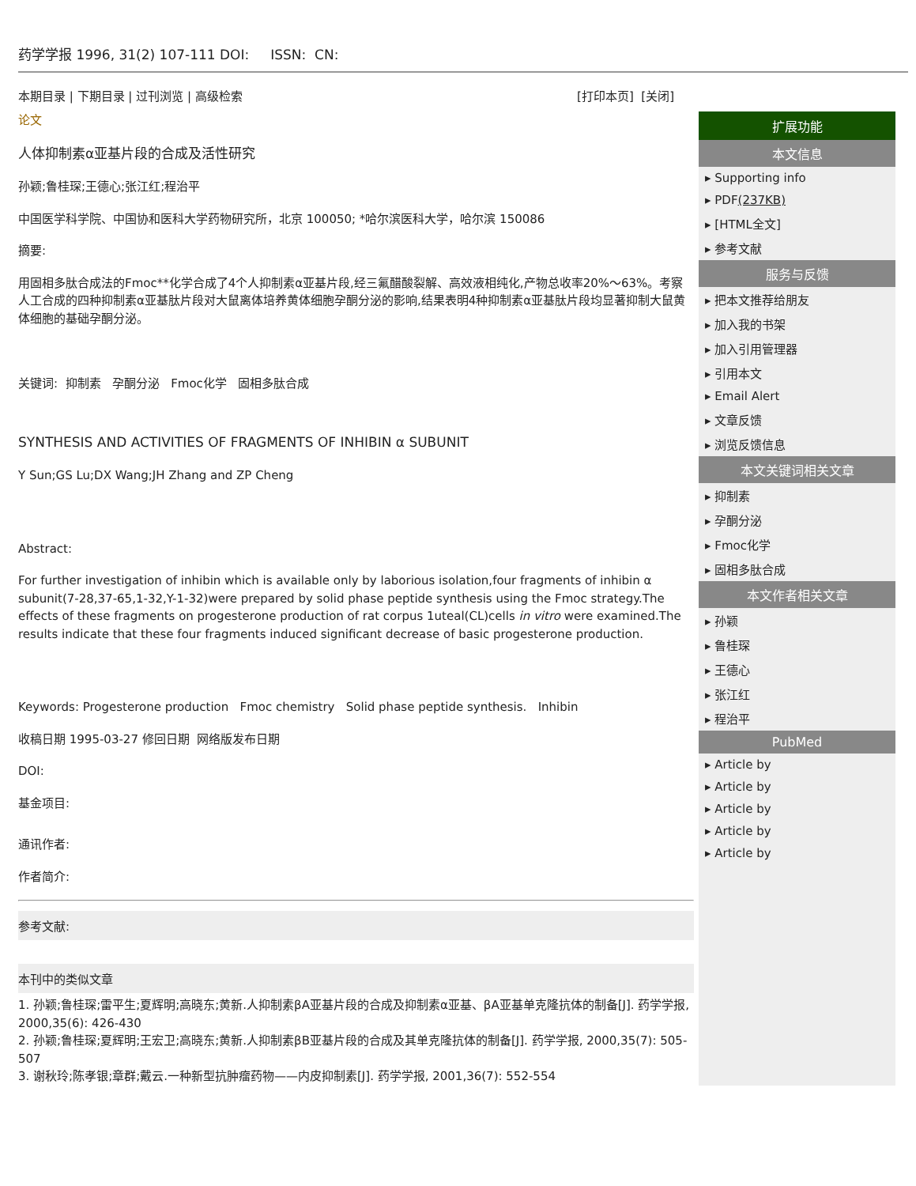药学学报 1996, 31(2) 107-111 DOI: ISSN: CN:
本期目录 | 下期目录 | 过刊浏览 | 高级检索 [打印本页] [关闭]
论文
人体抑制素α亚基片段的合成及活性研究
孙颖;鲁桂琛;王德心;张江红;程治平
中国医学科学院、中国协和医科大学药物研究所，北京 100050; *哈尔滨医科大学，哈尔滨 150086
摘要:
用固相多肽合成法的Fmoc**化学合成了4个人抑制素α亚基片段,经三氟醋酸裂解、高效液相纯化,产物总收率20%～63%。考察人工合成的四种抑制素α亚基肽片段对大鼠离体培养黄体细胞孕酮分泌的影响,结果表明4种抑制素α亚基肽片段均显著抑制大鼠黄体细胞的基础孕酮分泌。
关键词: 抑制素 孕酮分泌 Fmoc化学 固相多肽合成
SYNTHESIS AND ACTIVITIES OF FRAGMENTS OF INHIBIN α SUBUNIT
Y Sun;GS Lu;DX Wang;JH Zhang and ZP Cheng
Abstract:
For further investigation of inhibin which is available only by laborious isolation,four fragments of inhibin α subunit(7-28,37-65,1-32,Y-1-32)were prepared by solid phase peptide synthesis using the Fmoc strategy.The effects of these fragments on progesterone production of rat corpus 1uteal(CL)cells in vitro were examined.The results indicate that these four fragments induced significant decrease of basic progesterone production.
Keywords: Progesterone production Fmoc chemistry Solid phase peptide synthesis. Inhibin
收稿日期 1995-03-27 修回日期 网络版发布日期
DOI:
基金项目:
通讯作者:
作者简介:
参考文献:
本刊中的类似文章
1. 孙颖;鲁桂琛;雷平生;夏辉明;高晓东;黄新.人抑制素βA亚基片段的合成及抑制素α亚基、βA亚基单克隆抗体的制备[J]. 药学学报, 2000,35(6): 426-430
2. 孙颖;鲁桂琛;夏辉明;王宏卫;高晓东;黄新.人抑制素βB亚基片段的合成及其单克隆抗体的制备[J]. 药学学报, 2000,35(7): 505-507
3. 谢秋玲;陈孝银;章群;戴云.一种新型抗肿瘤药物——内皮抑制素[J]. 药学学报, 2001,36(7): 552-554
扩展功能
本文信息
▸ Supporting info
▸ PDF(237KB)
▸ [HTML全文]
▸ 参考文献
服务与反馈
▸ 把本文推荐给朋友
▸ 加入我的书架
▸ 加入引用管理器
▸ 引用本文
▸ Email Alert
▸ 文章反馈
▸ 浏览反馈信息
本文关键词相关文章
▸ 抑制素
▸ 孕酮分泌
▸ Fmoc化学
▸ 固相多肽合成
本文作者相关文章
▸ 孙颖
▸ 鲁桂琛
▸ 王德心
▸ 张江红
▸ 程治平
PubMed
▸ Article by
▸ Article by
▸ Article by
▸ Article by
▸ Article by